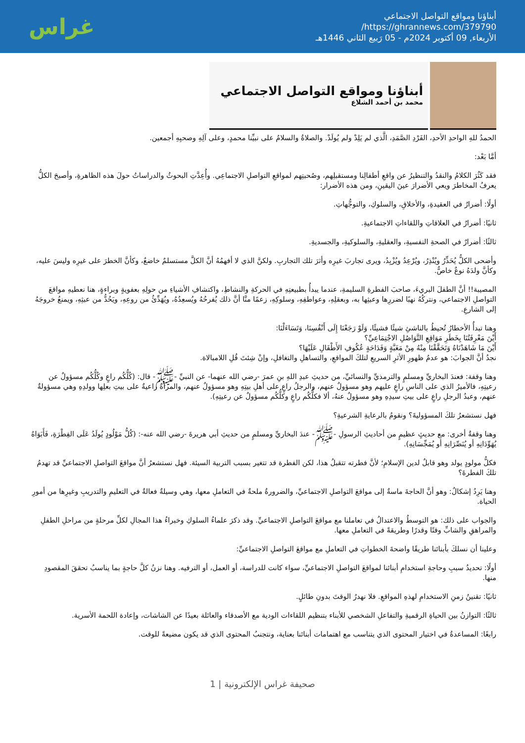أبناؤنا ومواقع التواصل الاجتماعي
https://ghrannews.com/379790/
الأربعاء, 09 أكتوبر 2024م - 05 رَبيع الثاني 1446هـ
غراس
أبناؤنا ومواقع التواصل الاجتماعي
محمد بن أحمد الشلاع
الحمدُ للهِ الواحدِ الأحدِ، الفَرْدِ الصَّمَدِ، الَّذي لم يَلِدْ ولم يُولَدْ. والصلاةُ والسلامُ على نبيِّنا محمدٍ، وعلى آلِهِ وصحبِهِ أجمعين.
أمَّا بَعْد:
فقد كَثُرَ الكلامُ والنقدُ والتنظيرُ عن واقعِ أطفالِنا ومستقبلِهم، وصُحبتِهم لمواقعِ التواصلِ الاجتماعِي. وأُعِدَّتِ البحوثُ والدراساتُ حولَ هذه الظاهرةِ، وأصبحَ الكلُّ يعرفُ المخاطرَ ويعي الأضرارَ عينَ اليقينِ، ومن هذه الأضرار:
أولًا: أضرارٌ في العقيدةِ، والأخلاقِ، والسلوكِ، والتوجُّهاتِ.
ثانيًا: أضرارٌ في العلاقاتِ واللقاءاتِ الاجتماعيةِ.
ثالثًا: أضرارٌ في الصحةِ النفسيةِ، والعقليةِ، والسلوكيةِ، والجسديةِ.
وأضحى الكلُّ يُحَذِّرُ ويُنْذِرُ، ويُرْعِدُ ويُزْبِدُ، ويرى تجاربَ غيرِه وأثرَ تلك التجاربِ. ولكنَّ الذي لا أفهمُهُ أنَّ الكلَّ مستسلمٌ خاضعٌ، وكأنَّ الخطرَ على غيرِه وليسَ عليه، وكأنَّ ولدَهُ نوعٌ خاصٌّ.
المصيبة!! أنَّ الطفلَ البريءَ، صاحبَ الفطرةِ السليمةِ، عندما يبدأُ بطبيعتِهِ في الحركةِ والنشاطِ، واكتشافِ الأشياءِ من حولِهِ بعفويةٍ وبراءةٍ، هنا نعطيهِ مواقعَ التواصلِ الاجتماعي، ونتركُهُ نهبًا لضررِها وعبثِها به، وبعقلِهِ، وعواطفِهِ، وسلوكِهِ، زعمًا منَّا أنَّ ذلك يُفرحُهُ ويُسعِدُهُ، ويُهَدِّئُ من روعِهِ، ويَحُدُّ من عبثِهِ، ويمنعُ خروجَهُ إلى الشارعِ.
وهنا تبدأُ الأخطارُ تُحيطُ بالناشئِ شيئًا فشيئًا، وَلَوْ رَجَعْنَا إِلَى أَنْفُسِنَا، وَتَسَاءَلْنَا:
أَيْنَ مَعْرِفَتُنَا بِخَطَرِ مَوَاقِعِ التَّوَاصُلِ الاجْتِمَاعِيِّ؟
أَيْنَ مَا شَاهَدْنَاهُ وَتَحَقَّقْنَا مِنْهُ مِنْ مَغَبَّةٍ وَفَدَاحَةٍ عُكُوفِ الأَطْفَالِ عَلَيْهَا؟
نجدُ أنَّ الجوابَ: هو عدمُ ظهورِ الأثرِ السريعِ لتلكَ المواقعِ، والتساهلِ والتغافلِ، وإنْ شِئتَ قُلِ اللامبالاة.
وهنا وقفة: فعندَ البخاريِّ ومسلمٍ والترمذيِّ والنسائيِّ، من حديثِ عبدِ اللهِ بنِ عمرَ -رضي الله عنهما- عن النبيِّ -ﷺ- قال: (كُلُّكُم راعٍ وكُلُّكُم مسؤولٌ عن رعيتِهِ، فالأميرُ الذي على الناسِ راعٍ عليهم وهو مسؤولٌ عنهم، والرجلُ راعٍ على أهلِ بيتِهِ وهو مسؤولٌ عنهم، والمرأةُ راعيةٌ على بيتِ بعلِها وولدِهِ وهي مسؤولةٌ عنهم، وعبدُ الرجلِ راعٍ على بيتِ سيدِهِ وهو مسؤولٌ عنهُ، ألا فكلُّكُم راعٍ وكلُّكُم مسؤولٌ عن رعيتِهِ).
فهل نستشعرُ تلكَ المسؤوليةَ؟ ونقومُ بالرعايةِ الشرعيةِ؟
وهنا وقفةٌ أخرى: مع حديثٍ عظيمٍ من أحاديثِ الرسولِ -ﷺ- عندَ البخاريِّ ومسلمٍ من حديثِ أبي هريرةَ -رضي الله عنه-: (كُلُّ مَوْلُودٍ يُولَدُ عَلَى الفِطْرَةِ، فَأَبَوَاهُ يُهَوِّدَانِهِ أو يُنَصِّرَانِهِ أو يُمَجِّسَانِهِ).
فكلُّ مولودٍ يولد وهو قابلٌ لدين الإسلامِ؛ لأنَّ فطرته تتقبلُ هذا، لكن الفطرة قد تتغير بسبب التربية السيئة. فهل نستشعرُ أنَّ مواقعَ التواصلِ الاجتماعيِّ قد تهدمُ تلكَ الفطرةَ؟
وهنا يَرِدُ إشكالٌ: وهو أنَّ الحاجةَ ماسةٌ إلى مواقعَ التواصلِ الاجتماعيِّ، والضرورةُ ملحةٌ في التعاملِ معها، وهي وسيلةٌ فعالةٌ في التعليمِ والتدريبِ وغيرِها من أمورِ الحياة.
والجواب على ذلك: هو التوسطُ والاعتدالُ في تعاملنا مع مواقعَ التواصلِ الاجتماعيِّ. وقد ذكرَ علماءُ السلوكِ وخبراءُ هذا المجالِ لكلِّ مرحلةٍ من مراحلِ الطفلِ والمراهقِ والشابِّ وقتًا وقدرًا وطريقةً في التعاملِ معها.
وعلينا أن نسلكَ بأبنائنا طريقًا واضحةَ الخطواتِ في التعاملِ مع مواقعَ التواصلِ الاجتماعيِّ:
أولًا: تحديدُ سببِ وحاجةِ استخدامِ أبنائنا لمواقعَ التواصلِ الاجتماعيِّ، سواء كانت للدراسة، أو العمل، أو الترفيه. وهنا نزنُ كلَّ حاجةٍ بما يناسبُ تحققَ المقصودِ منها.
ثانيًا: تقنينُ زمنِ الاستخدامِ لهذهِ المواقعِ. فلا نهدرُ الوقتَ بدونِ طائلٍ.
ثالثًا: التوازنُ بين الحياةِ الرقميةِ والتفاعلِ الشخصي للأبناء بتنظيم اللقاءات الودية مع الأصدقاء والعائلة بعيدًا عن الشاشات، وإعادة اللحمة الأسرية.
رابعًا: المساعدةُ في اختيار المحتوى الذي يتناسب مع اهتمامات أبنائنا بعناية، ونتجنبُ المحتوى الذي قد يكون مضيعةً للوقت.
صحيفة غراس الإلكترونية | 1